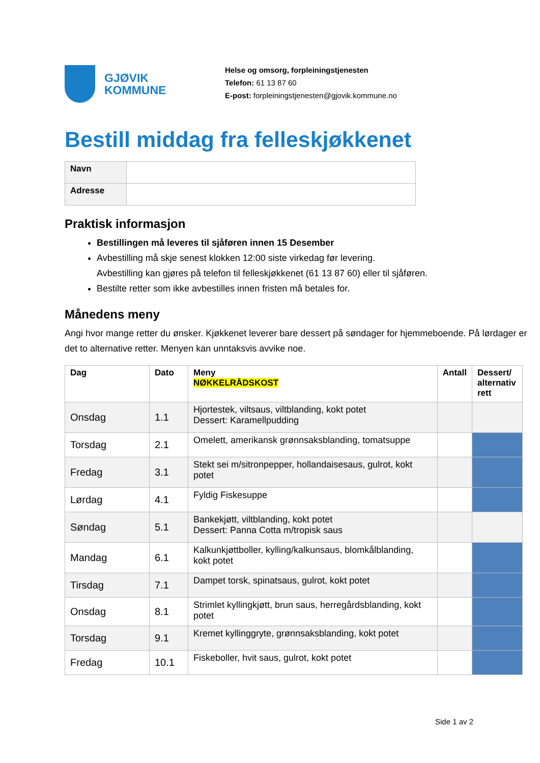GJØVIK
KOMMUNE
Helse og omsorg, forpleiningstjenesten
Telefon: 61 13 87 60
E-post: forpleiningstjenesten@gjovik.kommune.no
Bestill middag fra felleskjøkkenet
| Navn | |
| Adresse | |
Praktisk informasjon
Bestillingen må leveres til sjåføren innen 15 Desember
Avbestilling må skje senest klokken 12:00 siste virkedag før levering.
Avbestilling kan gjøres på telefon til felleskjøkkenet (61 13 87 60) eller til sjåføren.
Bestilte retter som ikke avbestilles innen fristen må betales for.
Månedens meny
Angi hvor mange retter du ønsker. Kjøkkenet leverer bare dessert på søndager for hjemmeboende. På lørdager er det to alternative retter. Menyen kan unntaksvis avvike noe.
| Dag | Dato | Meny NØKKELRÅDSKOST | Antall | Dessert/ alternativ rett |
| --- | --- | --- | --- | --- |
| Onsdag | 1.1 | Hjortestek, viltsaus, viltblanding, kokt potet Dessert: Karamellpudding | | |
| Torsdag | 2.1 | Omelett, amerikansk grønnsaksblanding, tomatsuppe | | |
| Fredag | 3.1 | Stekt sei m/sitronpepper, hollandaisesaus, gulrot, kokt potet | | |
| Lørdag | 4.1 | Fyldig Fiskesuppe | | |
| Søndag | 5.1 | Bankekjøtt, viltblanding, kokt potet Dessert: Panna Cotta m/tropisk saus | | |
| Mandag | 6.1 | Kalkunkjøttboller, kylling/kalkunsaus, blomkålblanding, kokt potet | | |
| Tirsdag | 7.1 | Dampet torsk, spinatsaus, gulrot, kokt potet | | |
| Onsdag | 8.1 | Strimlet kyllingkjøtt, brun saus, herregårdsblanding, kokt potet | | |
| Torsdag | 9.1 | Kremet kyllinggryte, grønnsaksblanding, kokt potet | | |
| Fredag | 10.1 | Fiskeboller, hvit saus, gulrot, kokt potet | | |
Side 1 av 2